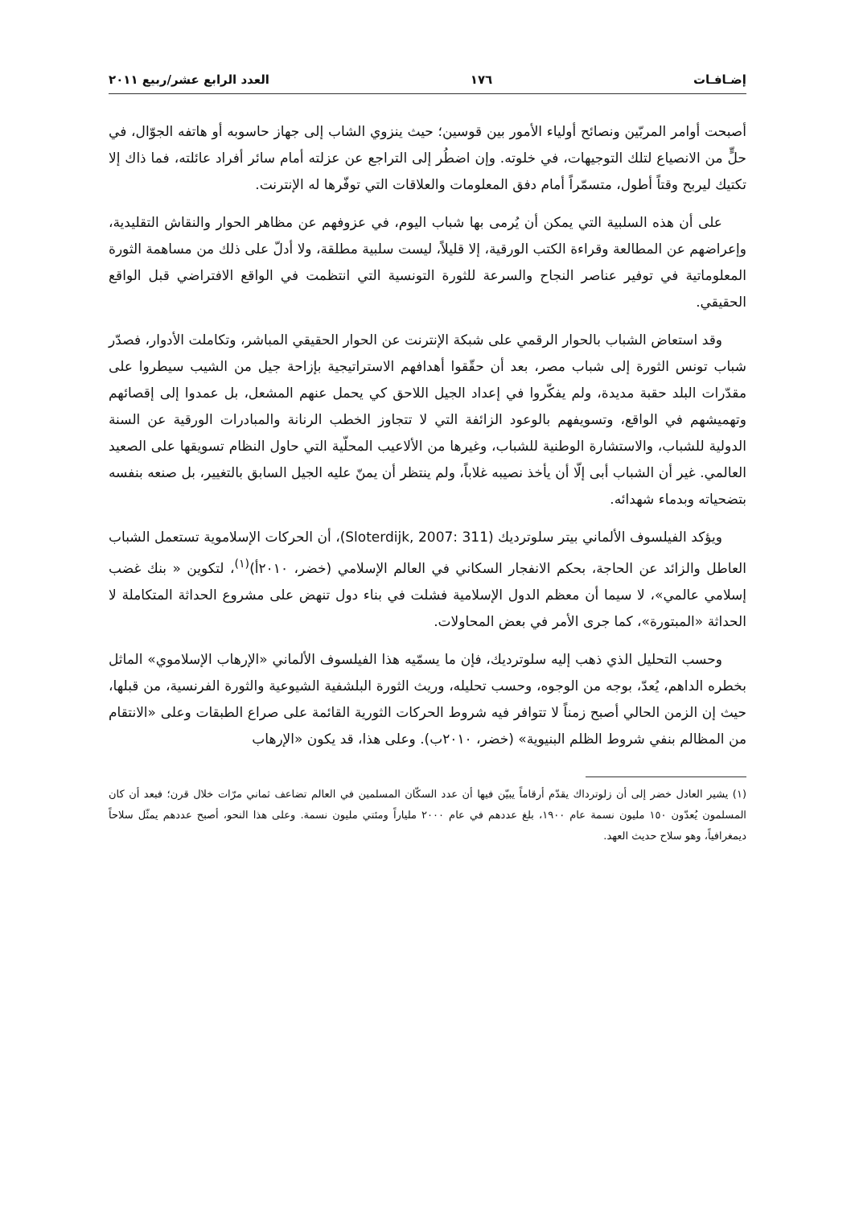إضـافـات ١٧٦ العدد الرابع عشر/ربيع ٢٠١١
أصبحت أوامر المربّين ونصائح أولياء الأمور بين قوسين؛ حيث ينزوي الشاب إلى جهاز حاسوبه أو هاتفه الجوّال، في حلٍّ من الانصياع لتلك التوجيهات، في خلوته. وإن اضطُر إلى التراجع عن عزلته أمام سائر أفراد عائلته، فما ذاك إلا تكتيك ليربح وقتاً أطول، متسمّراً أمام دفق المعلومات والعلاقات التي توفّرها له الإنترنت.
على أن هذه السلبية التي يمكن أن يُرمى بها شباب اليوم، في عزوفهم عن مظاهر الحوار والنقاش التقليدية، وإعراضهم عن المطالعة وقراءة الكتب الورقية، إلا قليلاً، ليست سلبية مطلقة، ولا أدلّ على ذلك من مساهمة الثورة المعلوماتية في توفير عناصر النجاح والسرعة للثورة التونسية التي انتظمت في الواقع الافتراضي قبل الواقع الحقيقي.
وقد استعاض الشباب بالحوار الرقمي على شبكة الإنترنت عن الحوار الحقيقي المباشر، وتكاملت الأدوار، فصدّر شباب تونس الثورة إلى شباب مصر، بعد أن حقّقوا أهدافهم الاستراتيجية بإزاحة جيل من الشيب سيطروا على مقدّرات البلد حقبة مديدة، ولم يفكّروا في إعداد الجيل اللاحق كي يحمل عنهم المشعل، بل عمدوا إلى إقصائهم وتهميشهم في الواقع، وتسويفهم بالوعود الزائفة التي لا تتجاوز الخطب الرنانة والمبادرات الورقية عن السنة الدولية للشباب، والاستشارة الوطنية للشباب، وغيرها من الألاعيب المحلّية التي حاول النظام تسويقها على الصعيد العالمي. غير أن الشباب أبى إلّا أن يأخذ نصيبه غلاباً، ولم ينتظر أن يمنّ عليه الجيل السابق بالتغيير، بل صنعه بنفسه بتضحياته وبدماء شهدائه.
ويؤكد الفيلسوف الألماني بيتر سلوترديك (Sloterdijk, 2007: 311)، أن الحركات الإسلاموية تستعمل الشباب العاطل والزائد عن الحاجة، بحكم الانفجار السكاني في العالم الإسلامي (خضر، ٢٠١٠أ)<sup>(١)</sup>، لتكوين « بنك غضب إسلامي عالمي»، لا سيما أن معظم الدول الإسلامية فشلت في بناء دول تنهض على مشروع الحداثة المتكاملة لا الحداثة «المبتورة»، كما جرى الأمر في بعض المحاولات.
وحسب التحليل الذي ذهب إليه سلوترديك، فإن ما يسمّيه هذا الفيلسوف الألماني «الإرهاب الإسلاموي» الماثل بخطره الداهم، يُعدّ، بوجه من الوجوه، وحسب تحليله، وريث الثورة البلشفية الشيوعية والثورة الفرنسية، من قبلها، حيث إن الزمن الحالي أصبح زمناً لا تتوافر فيه شروط الحركات الثورية القائمة على صراع الطبقات وعلى «الانتقام من المظالم بنفي شروط الظلم البنيوية» (خضر، ٢٠١٠ب). وعلى هذا، قد يكون «الإرهاب
(١) يشير العادل خضر إلى أن زلوترداك يقدّم أرقاماً يبيّن فيها أن عدد السكّان المسلمين في العالم تضاعف ثماني مرّات خلال قرن؛ فبعد أن كان المسلمون يُعدّون ١٥٠ مليون نسمة عام ١٩٠٠، بلغ عددهم في عام ٢٠٠٠ ملياراً ومئتي مليون نسمة. وعلى هذا النحو، أصبح عددهم يمثّل سلاحاً ديمغرافياً، وهو سلاح حديث العهد.